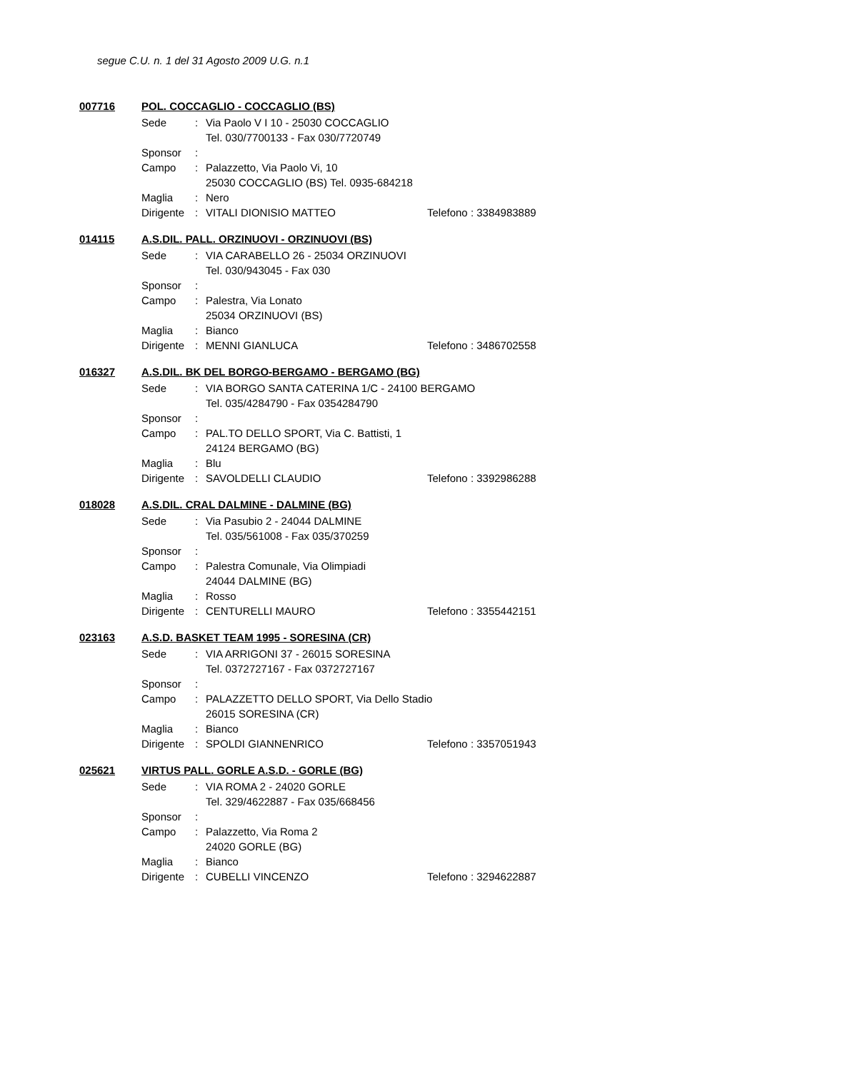segue C.U. n. 1 del 31 Agosto 2009 U.G. n.1
007716 POL. COCCAGLIO - COCCAGLIO (BS)
Sede: Via Paolo V I 10 - 25030 COCCAGLIO
Tel. 030/7700133 - Fax 030/7720749
Sponsor:
Campo: Palazzetto, Via Paolo Vi, 10
25030 COCCAGLIO (BS) Tel. 0935-684218
Maglia: Nero
Dirigente: VITALI DIONISIO MATTEO Telefono : 3384983889
014115 A.S.DIL. PALL. ORZINUOVI - ORZINUOVI (BS)
Sede: VIA CARABELLO 26 - 25034 ORZINUOVI
Tel. 030/943045 - Fax 030
Sponsor:
Campo: Palestra, Via Lonato
25034 ORZINUOVI (BS)
Maglia: Bianco
Dirigente: MENNI GIANLUCA Telefono : 3486702558
016327 A.S.DIL. BK DEL BORGO-BERGAMO - BERGAMO (BG)
Sede: VIA BORGO SANTA CATERINA 1/C - 24100 BERGAMO
Tel. 035/4284790 - Fax 0354284790
Sponsor:
Campo: PAL.TO DELLO SPORT, Via C. Battisti, 1
24124 BERGAMO (BG)
Maglia: Blu
Dirigente: SAVOLDELLI CLAUDIO Telefono : 3392986288
018028 A.S.DIL. CRAL DALMINE - DALMINE (BG)
Sede: Via Pasubio 2 - 24044 DALMINE
Tel. 035/561008 - Fax 035/370259
Sponsor:
Campo: Palestra Comunale, Via Olimpiadi
24044 DALMINE (BG)
Maglia: Rosso
Dirigente: CENTURELLI MAURO Telefono : 3355442151
023163 A.S.D. BASKET TEAM 1995 - SORESINA (CR)
Sede: VIA ARRIGONI 37 - 26015 SORESINA
Tel. 0372727167 - Fax 0372727167
Sponsor:
Campo: PALAZZETTO DELLO SPORT, Via Dello Stadio
26015 SORESINA (CR)
Maglia: Bianco
Dirigente: SPOLDI GIANNENRICO Telefono : 3357051943
025621 VIRTUS PALL. GORLE A.S.D. - GORLE (BG)
Sede: VIA ROMA 2 - 24020 GORLE
Tel. 329/4622887 - Fax 035/668456
Sponsor:
Campo: Palazzetto, Via Roma 2
24020 GORLE (BG)
Maglia: Bianco
Dirigente: CUBELLI VINCENZO Telefono : 3294622887